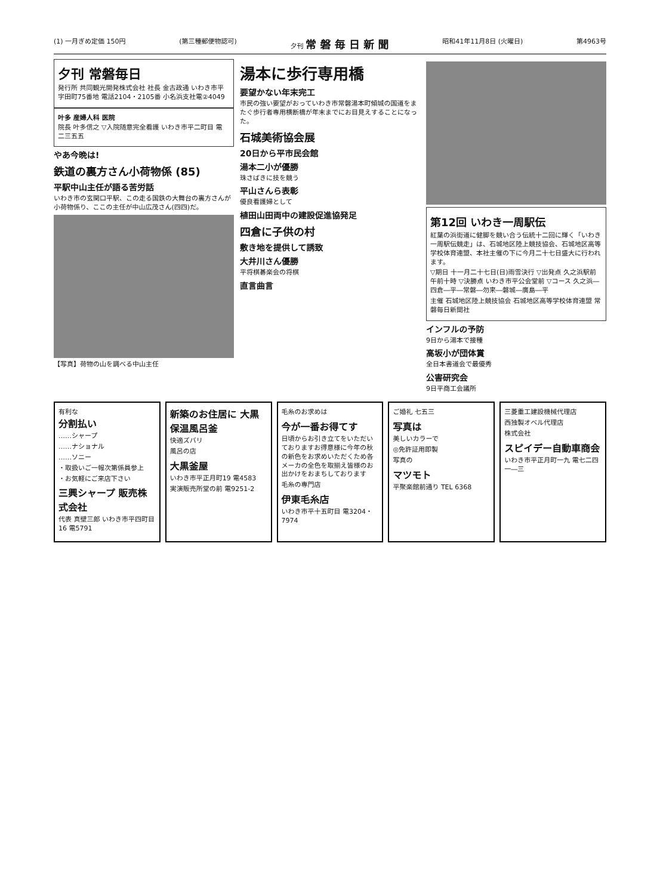(1) 一月ぎめ定価 150円 (第三種郵便物認可) 夕刊 常 磐 毎 日 新 聞 昭和41年11月8日 (火曜日) 第4963号
夕刊 常磐毎日
発行所 共同観光開発株式会社 社長 金古政通 いわき市平字田町75番地 電話2104・2105番 小名浜支社電②4049
叶多 産婦人科 医院
院長 叶多信之 ▽入院随意完全看護 いわき市平二町目 電 二三五五
やあ今晩は!
鉄道の裏方さん小荷物係 (85)
平駅中山主任が語る苦労話
いわき市の玄関口平駅、この走る国鉄の大舞台の裏方さんが小荷物係り、ここの主任が中山広茂さん(四四)だ。
【写真】荷物の山を調べる中山主任
湯本に歩行専用橋
要望かない年末完工
市民の強い要望がおっていわき市常磐湯本町傾城の国道をまたぐ歩行者専用横断橋が年末までにお目見えすることになった。
石城美術協会展
20日から平市民会館
湯本二小が優勝
珠さばきに技を競う
平山さんら表彰
優良看護婦として
植田山田両中の建設促進協発足
四倉に子供の村
敷き地を提供して誘致
大井川さん優勝
平将棋碁楽会の将棋
直言曲言
第12回 いわき一周駅伝
紅葉の浜街道に健脚を競い合う伝統十二回に輝く「いわき一周駅伝競走」は、石城地区陸上競技協会、石城地区高等学校体育連盟、本社主催の下に今月二十七日盛大に行われます。
▽期日 十一月二十七日(日)雨雪決行 ▽出発点 久之浜駅前午前十時 ▽決勝点 いわき市平公会堂前 ▽コース 久之浜―四倉―平―常磐―勿来―磐城―廣島―平
主催 石城地区陸上競技協会 石城地区高等学校体育連盟 常磐毎日新聞社
インフルの予防
9日から湯本で接種
高坂小が団体賞
全日本書道会で最優秀
公害研究会
9日平商工会議所
有利な
分割払い
……シャープ
……ナショナル
……ソニー
・取扱いご一報次第係員参上
・お気軽にご来店下さい
三興シャープ 販売株式会社
代表 真壁三郎 いわき市平四町目16 電5791
新築のお住居に 大黒保温風呂釜
快適ズバリ
風呂の店
大黒釜屋
いわき市平正月町19 電4583
実演販売所堂の前 電9251-2
毛糸のお求めは
今が一番お得てす
日頃からお引き立てをいただいておりますお得意様に今年の秋の新色をお求めいただくため各メーカの全色を取揃え皆様のお出かけをおまちしております
毛糸の専門店
伊東毛糸店
いわき市平十五町目 電3204・7974
ご婚礼 七五三
写真は
美しいカラーで
◎免許証用即製
写真の
マツモト
平聚楽館前通り TEL 6368
三菱重工建設機械代理店
西独製オベル代理店
株式会社
スピイデー自動車商会
いわき市平正月町一九 電七二四一―三